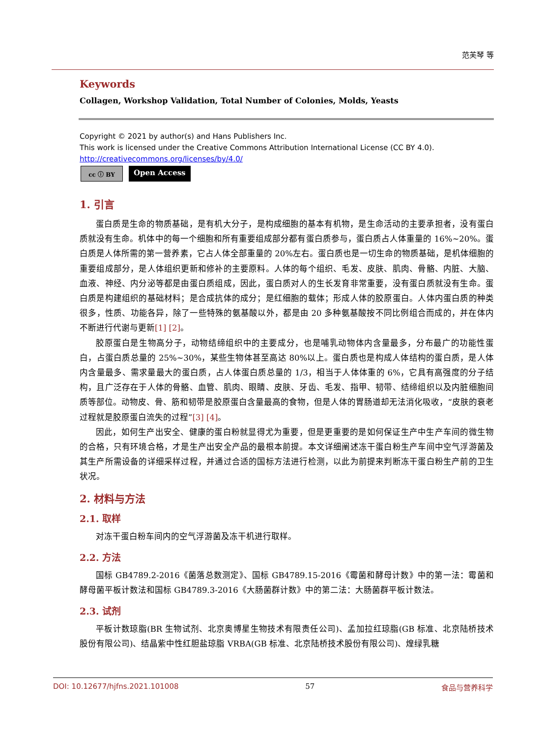范芙琴 等
Keywords
Collagen, Workshop Validation, Total Number of Colonies, Molds, Yeasts
Copyright © 2021 by author(s) and Hans Publishers Inc.
This work is licensed under the Creative Commons Attribution International License (CC BY 4.0).
http://creativecommons.org/licenses/by/4.0/
cc ⓘ BY
Open Access
1. 引言
蛋白质是生命的物质基础，是有机大分子，是构成细胞的基本有机物，是生命活动的主要承担者，没有蛋白质就没有生命。机体中的每一个细胞和所有重要组成部分都有蛋白质参与，蛋白质占人体重量的 16%~20%。蛋白质是人体所需的第一营养素，它占人体全部重量的 20%左右。蛋白质也是一切生命的物质基础，是机体细胞的重要组成部分，是人体组织更新和修补的主要原料。人体的每个组织、毛发、皮肤、肌肉、骨骼、内脏、大脑、血液、神经、内分泌等都是由蛋白质组成，因此，蛋白质对人的生长发育非常重要，没有蛋白质就没有生命。蛋白质是构建组织的基础材料；是合成抗体的成分；是红细胞的载体；形成人体的胶原蛋白。人体内蛋白质的种类很多，性质、功能各异，除了一些特殊的氨基酸以外，都是由 20 多种氨基酸按不同比例组合而成的，并在体内不断进行代谢与更新[1] [2]。
胶原蛋白是生物高分子，动物结缔组织中的主要成分，也是哺乳动物体内含量最多，分布最广的功能性蛋白，占蛋白质总量的 25%~30%，某些生物体甚至高达 80%以上。蛋白质也是构成人体结构的蛋白质，是人体内含量最多、需求量最大的蛋白质，占人体蛋白质总量的 1/3，相当于人体体重的 6%，它具有高强度的分子结构，且广泛存在于人体的骨骼、血管、肌肉、眼睛、皮肤、牙齿、毛发、指甲、韧带、结缔组织以及内脏细胞间质等部位。动物皮、骨、筋和韧带是胶原蛋白含量最高的食物，但是人体的胃肠道却无法消化吸收，“皮肤的衰老过程就是胶原蛋白流失的过程”[3] [4]。
因此，如何生产出安全、健康的蛋白粉就显得尤为重要，但是更重要的是如何保证生产中生产车间的微生物的合格，只有环境合格，才是生产出安全产品的最根本前提。本文详细阐述冻干蛋白粉生产车间中空气浮游菌及其生产所需设备的详细采样过程，并通过合适的国标方法进行检测，以此为前提来判断冻干蛋白粉生产前的卫生状况。
2. 材料与方法
2.1. 取样
对冻干蛋白粉车间内的空气浮游菌及冻干机进行取样。
2.2. 方法
国标 GB4789.2-2016《菌落总数测定》、国标 GB4789.15-2016《霉菌和酵母计数》中的第一法：霉菌和酵母菌平板计数法和国标 GB4789.3-2016《大肠菌群计数》中的第二法：大肠菌群平板计数法。
2.3. 试剂
平板计数琼脂(BR 生物试剂、北京奥博星生物技术有限责任公司)、孟加拉红琼脂(GB 标准、北京陆桥技术股份有限公司)、结晶紫中性红胆盐琼脂 VRBA(GB 标准、北京陆桥技术股份有限公司)、煌绿乳糖
DOI: 10.12677/hjfns.2021.101008 57 食品与营养科学